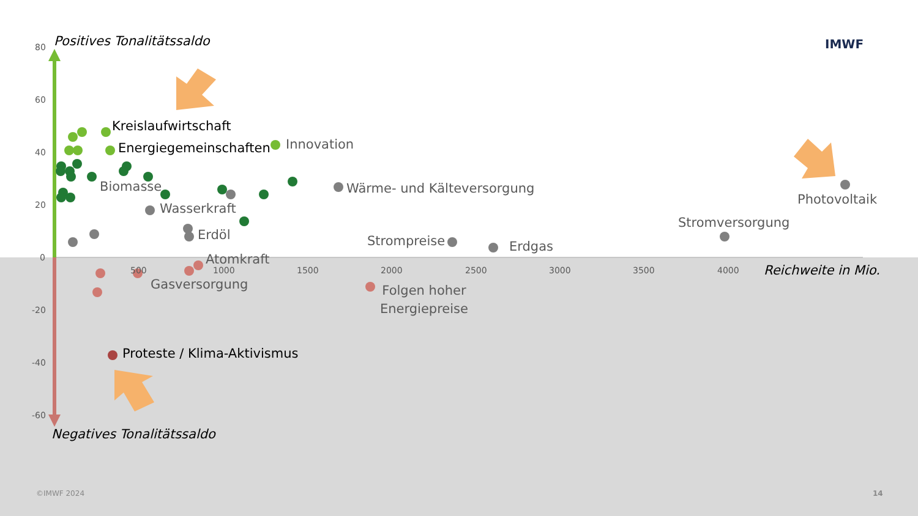Positives Tonalitätssaldo IMWF
80
60
40
20
0
-20
-40
-60
Kreislaufwirtschaft
Energiegemeinschaften Innovation
Biomasse
Wasserkraft
Wärme- und Kälteversorgung
Photovoltaik
Stromversorgung
Erdöl Strompreise Erdgas
Atomkraft
500 1000 1500 2000 2500 3000 3500 4000 Reichweite in Mio.
Gasversorgung
Folgen hoher
Energiepreise
Proteste / Klima-Aktivismus
Negatives Tonalitätssaldo
©IMWF 2024 14